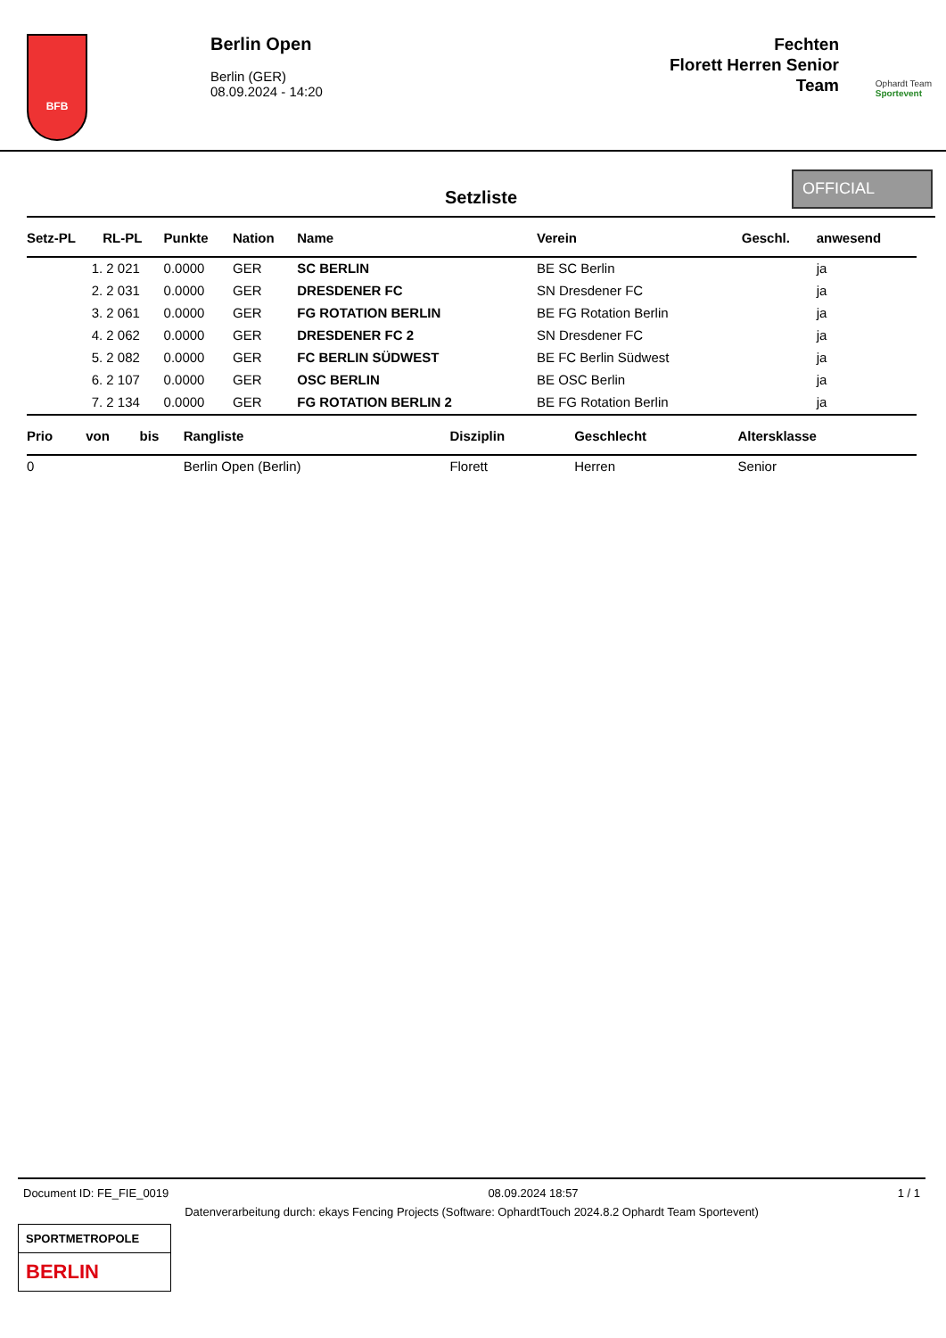BFB
Berlin Open
Berlin (GER)
08.09.2024 - 14:20
Fechten
Florett Herren Senior
Team
Ophardt Team
Sportevent
Setzliste
OFFICIAL
| Setz-PL | RL-PL | Punkte | Nation | Name | Verein | Geschl. | anwesend |
| --- | --- | --- | --- | --- | --- | --- | --- |
| 1. | 2 021 | 0.0000 | GER | SC BERLIN | BE SC Berlin | | ja |
| 2. | 2 031 | 0.0000 | GER | DRESDENER FC | SN Dresdener FC | | ja |
| 3. | 2 061 | 0.0000 | GER | FG ROTATION BERLIN | BE FG Rotation Berlin | | ja |
| 4. | 2 062 | 0.0000 | GER | DRESDENER FC 2 | SN Dresdener FC | | ja |
| 5. | 2 082 | 0.0000 | GER | FC BERLIN SÜDWEST | BE FC Berlin Südwest | | ja |
| 6. | 2 107 | 0.0000 | GER | OSC BERLIN | BE OSC Berlin | | ja |
| 7. | 2 134 | 0.0000 | GER | FG ROTATION BERLIN 2 | BE FG Rotation Berlin | | ja |
| Prio | von | bis | Rangliste | Disziplin | Geschlecht | Altersklasse |
| --- | --- | --- | --- | --- | --- | --- |
| 0 | | | Berlin Open (Berlin) | Florett | Herren | Senior |
Document ID: FE_FIE_0019 08.09.2024 18:57 1 / 1
Datenverarbeitung durch: ekays Fencing Projects (Software: OphardtTouch 2024.8.2 Ophardt Team Sportevent)
SPORTMETROPOLE
BERLIN